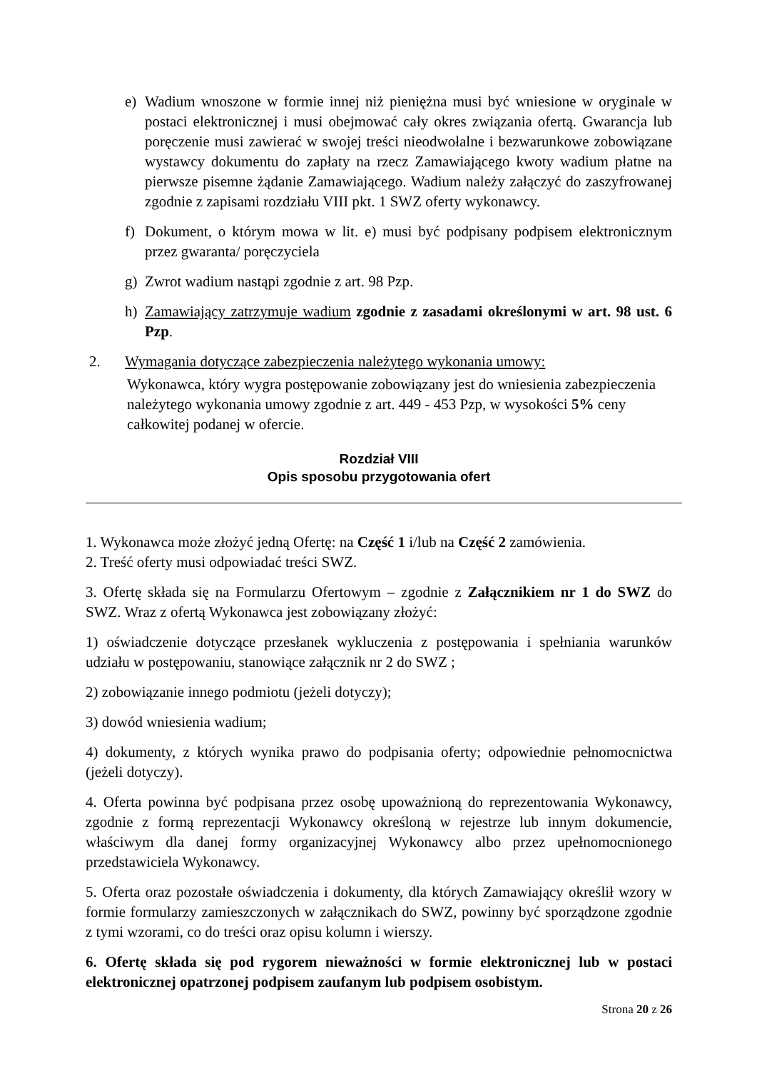e) Wadium wnoszone w formie innej niż pieniężna musi być wniesione w oryginale w postaci elektronicznej i musi obejmować cały okres związania ofertą. Gwarancja lub poręczenie musi zawierać w swojej treści nieodwołalne i bezwarunkowe zobowiązane wystawcy dokumentu do zapłaty na rzecz Zamawiającego kwoty wadium płatne na pierwsze pisemne żądanie Zamawiającego. Wadium należy załączyć do zaszyfrowanej zgodnie z zapisami rozdziału VIII pkt. 1 SWZ oferty wykonawcy.
f) Dokument, o którym mowa w lit. e) musi być podpisany podpisem elektronicznym przez gwaranta/ poręczyciela
g) Zwrot wadium nastąpi zgodnie z art. 98 Pzp.
h) Zamawiający zatrzymuje wadium zgodnie z zasadami określonymi w art. 98 ust. 6 Pzp.
2. Wymagania dotyczące zabezpieczenia należytego wykonania umowy:
Wykonawca, który wygra postępowanie zobowiązany jest do wniesienia zabezpieczenia należytego wykonania umowy zgodnie z art. 449 - 453 Pzp, w wysokości 5% ceny całkowitej podanej w ofercie.
Rozdział VIII
Opis sposobu przygotowania ofert
1. Wykonawca może złożyć jedną Ofertę: na Część 1 i/lub na Część 2 zamówienia.
2. Treść oferty musi odpowiadać treści SWZ.
3. Ofertę składa się na Formularzu Ofertowym – zgodnie z Załącznikiem nr 1 do SWZ do SWZ. Wraz z ofertą Wykonawca jest zobowiązany złożyć:
1) oświadczenie dotyczące przesłanek wykluczenia z postępowania i spełniania warunków udziału w postępowaniu, stanowiące załącznik nr 2 do SWZ ;
2) zobowiązanie innego podmiotu (jeżeli dotyczy);
3) dowód wniesienia wadium;
4) dokumenty, z których wynika prawo do podpisania oferty; odpowiednie pełnomocnictwa (jeżeli dotyczy).
4. Oferta powinna być podpisana przez osobę upoważnioną do reprezentowania Wykonawcy, zgodnie z formą reprezentacji Wykonawcy określoną w rejestrze lub innym dokumencie, właściwym dla danej formy organizacyjnej Wykonawcy albo przez upełnomocnionego przedstawiciela Wykonawcy.
5. Oferta oraz pozostałe oświadczenia i dokumenty, dla których Zamawiający określił wzory w formie formularzy zamieszczonych w załącznikach do SWZ, powinny być sporządzone zgodnie z tymi wzorami, co do treści oraz opisu kolumn i wierszy.
6. Ofertę składa się pod rygorem nieważności w formie elektronicznej lub w postaci elektronicznej opatrzonej podpisem zaufanym lub podpisem osobistym.
Strona 20 z 26